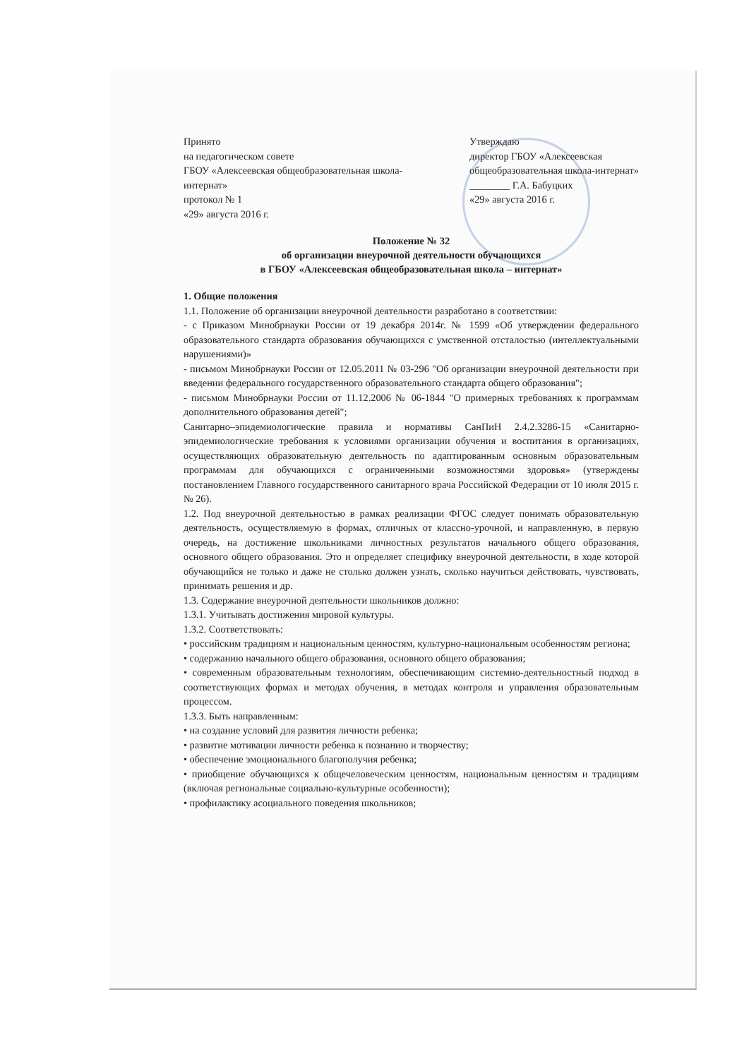Принято
на педагогическом совете
ГБОУ «Алексеевская общеобразовательная школа-интернат»
протокол № 1
«29» августа 2016 г.
Утверждаю
директор ГБОУ «Алексеевская общеобразовательная школа-интернат»
________ Г.А. Бабуцких
«29» августа 2016 г.
Положение № 32
об организации внеурочной деятельности обучающихся
в ГБОУ «Алексеевская общеобразовательная школа – интернат»
1. Общие положения
1.1. Положение об организации внеурочной деятельности разработано в соответствии:
- с Приказом Минобрнауки России от 19 декабря 2014г. № 1599 «Об утверждении федерального образовательного стандарта образования обучающихся с умственной отсталостью (интеллектуальными нарушениями)»
- письмом Минобрнауки России от 12.05.2011 № 03-296 "Об организации внеурочной деятельности при введении федерального государственного образовательного стандарта общего образования";
- письмом Минобрнауки России от 11.12.2006 № 06-1844 "О примерных требованиях к программам дополнительного образования детей";
Санитарно–эпидемиологические правила и нормативы СанПиН 2.4.2.3286-15 «Санитарно-эпидемиологические требования к условиями организации обучения и воспитания в организациях, осуществляющих образовательную деятельность по адаптированным основным образовательным программам для обучающихся с ограниченными возможностями здоровья» (утверждены постановлением Главного государственного санитарного врача Российской Федерации от 10 июля 2015 г. № 26).
1.2. Под внеурочной деятельностью в рамках реализации ФГОС следует понимать образовательную деятельность, осуществляемую в формах, отличных от классно-урочной, и направленную, в первую очередь, на достижение школьниками личностных результатов начального общего образования, основного общего образования. Это и определяет специфику внеурочной деятельности, в ходе которой обучающийся не только и даже не столько должен узнать, сколько научиться действовать, чувствовать, принимать решения и др.
1.3. Содержание внеурочной деятельности школьников должно:
1.3.1. Учитывать достижения мировой культуры.
1.3.2. Соответствовать:
• российским традициям и национальным ценностям, культурно-национальным особенностям региона;
• содержанию начального общего образования, основного общего образования;
• современным образовательным технологиям, обеспечивающим системно-деятельностный подход в соответствующих формах и методах обучения, в методах контроля и управления образовательным процессом.
1.3.3. Быть направленным:
• на создание условий для развития личности ребенка;
• развитие мотивации личности ребенка к познанию и творчеству;
• обеспечение эмоционального благополучия ребенка;
• приобщение обучающихся к общечеловеческим ценностям, национальным ценностям и традициям (включая региональные социально-культурные особенности);
• профилактику асоциального поведения школьников;